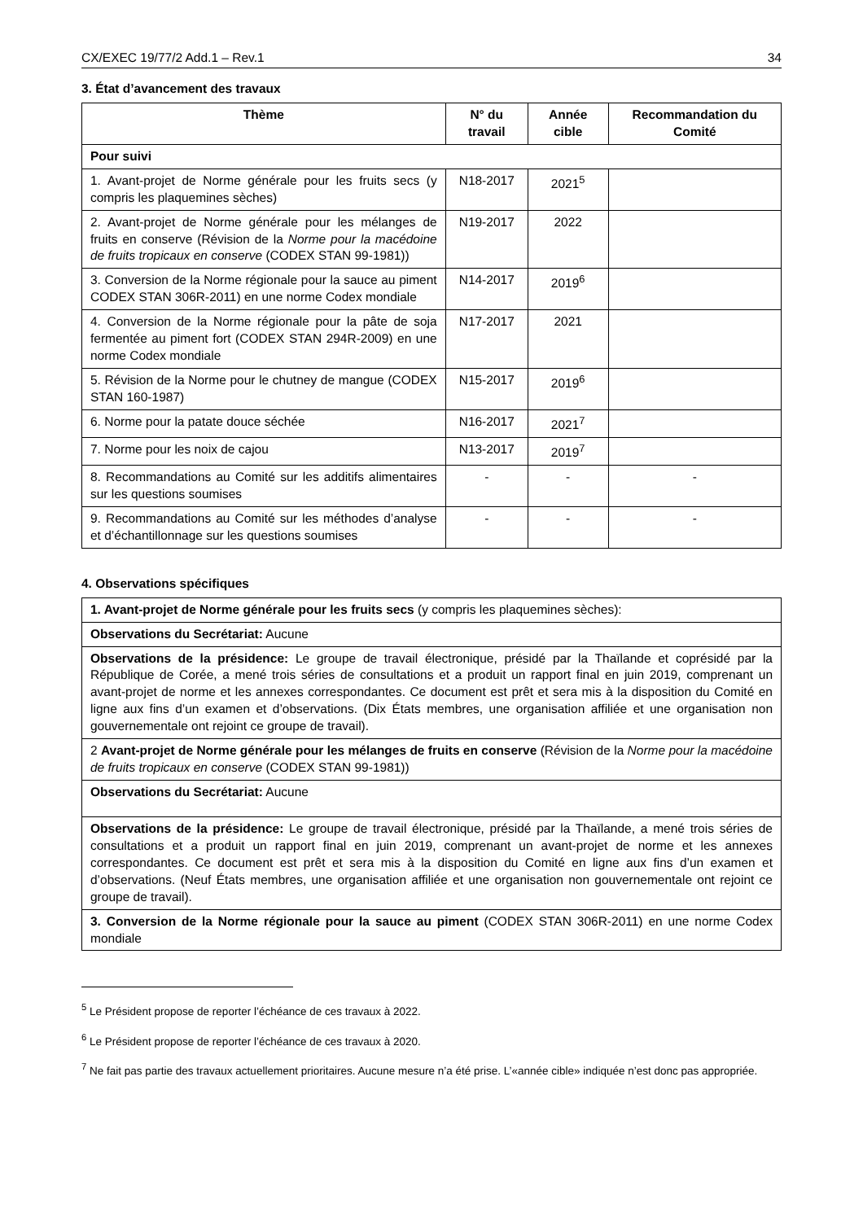CX/EXEC 19/77/2 Add.1 – Rev.1 34
3. État d’avancement des travaux
| Thème | N° du travail | Année cible | Recommandation du Comité |
| --- | --- | --- | --- |
| Pour suivi | | | |
| 1. Avant-projet de Norme générale pour les fruits secs (y compris les plaquemines sèches) | N18-2017 | 2021<sup>5</sup> | |
| 2. Avant-projet de Norme générale pour les mélanges de fruits en conserve (Révision de la Norme pour la macédoine de fruits tropicaux en conserve (CODEX STAN 99-1981)) | N19-2017 | 2022 | |
| 3. Conversion de la Norme régionale pour la sauce au piment CODEX STAN 306R-2011) en une norme Codex mondiale | N14-2017 | 2019<sup>6</sup> | |
| 4. Conversion de la Norme régionale pour la pâte de soja fermentée au piment fort (CODEX STAN 294R-2009) en une norme Codex mondiale | N17-2017 | 2021 | |
| 5. Révision de la Norme pour le chutney de mangue (CODEX STAN 160-1987) | N15-2017 | 2019<sup>6</sup> | |
| 6. Norme pour la patate douce séchée | N16-2017 | 2021<sup>7</sup> | |
| 7. Norme pour les noix de cajou | N13-2017 | 2019<sup>7</sup> | |
| 8. Recommandations au Comité sur les additifs alimentaires sur les questions soumises | - | - | - |
| 9. Recommandations au Comité sur les méthodes d’analyse et d’échantillonnage sur les questions soumises | - | - | - |
4. Observations spécifiques
| 1. Avant-projet de Norme générale pour les fruits secs (y compris les plaquemines sèches): |
| Observations du Secrétariat: Aucune |
| Observations de la présidence: Le groupe de travail électronique, présidé par la Thaïlande et coprésidé par la République de Corée, a mené trois séries de consultations et a produit un rapport final en juin 2019, comprenant un avant-projet de norme et les annexes correspondantes. Ce document est prêt et sera mis à la disposition du Comité en ligne aux fins d’un examen et d’observations. (Dix États membres, une organisation affiliée et une organisation non gouvernementale ont rejoint ce groupe de travail). |
| 2 Avant-projet de Norme générale pour les mélanges de fruits en conserve (Révision de la Norme pour la macédoine de fruits tropicaux en conserve (CODEX STAN 99-1981)) |
| Observations du Secrétariat: Aucune |
| Observations de la présidence: Le groupe de travail électronique, présidé par la Thaïlande, a mené trois séries de consultations et a produit un rapport final en juin 2019, comprenant un avant-projet de norme et les annexes correspondantes. Ce document est prêt et sera mis à la disposition du Comité en ligne aux fins d’un examen et d’observations. (Neuf États membres, une organisation affiliée et une organisation non gouvernementale ont rejoint ce groupe de travail). |
| 3. Conversion de la Norme régionale pour la sauce au piment (CODEX STAN 306R-2011) en une norme Codex mondiale |
<sup>5</sup> Le Président propose de reporter l’échéance de ces travaux à 2022.
<sup>6</sup> Le Président propose de reporter l’échéance de ces travaux à 2020.
<sup>7</sup> Ne fait pas partie des travaux actuellement prioritaires. Aucune mesure n’a été prise. L’«année cible» indiquée n’est donc pas appropriée.